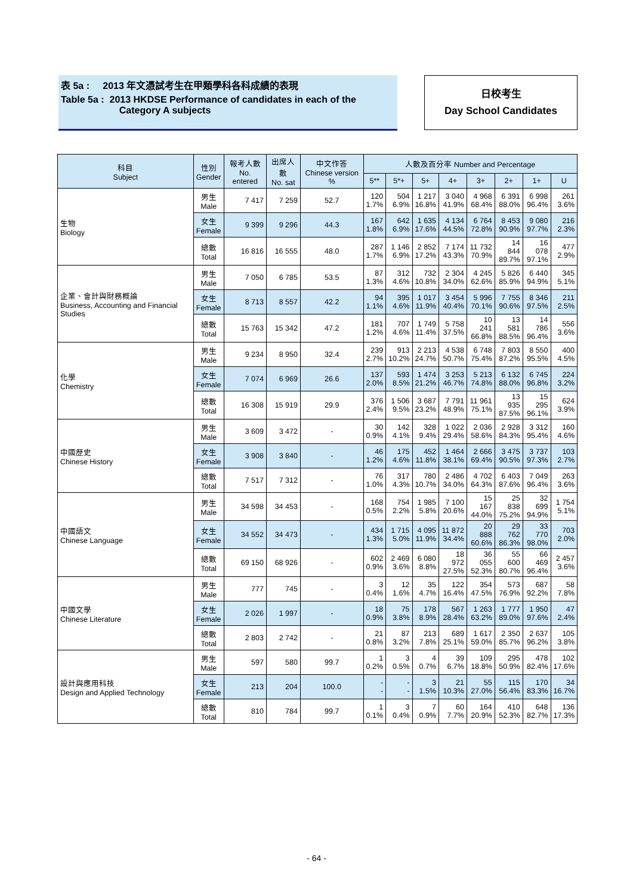表 5a : 2013 年文憑試考生在甲類學科各科成績的表現
Table 5a : 2013 HKDSE Performance of candidates in each of the
Category A subjects
日校考生
Day School Candidates
| 科目 Subject | 性別 Gender | 報考人數 No. entered | 出席人數 No. sat | 中文作答 Chinese version % | 人數及百分率 Number and Percentage | | | | | | | |
| --- | --- | --- | --- | --- | --- | --- | --- | --- | --- | --- | --- | --- |
| | | | | | 5** | 5*+ | 5+ | 4+ | 3+ | 2+ | 1+ | U |
| 生物 Biology | 男生 Male | 7 417 | 7 259 | 52.7 | 120 1.7% | 504 6.9% | 1 217 16.8% | 3 040 41.9% | 4 968 68.4% | 6 391 88.0% | 6 998 96.4% | 261 3.6% |
| | 女生 Female | 9 399 | 9 296 | 44.3 | 167 1.8% | 642 6.9% | 1 635 17.6% | 4 134 44.5% | 6 764 72.8% | 8 453 90.9% | 9 080 97.7% | 216 2.3% |
| | 總數 Total | 16 816 | 16 555 | 48.0 | 287 1.7% | 1 146 6.9% | 2 852 17.2% | 7 174 43.3% | 11 732 70.9% | 14 844 89.7% | 16 078 97.1% | 477 2.9% |
| 企業、會計與財務概論 Business, Accounting and Financial Studies | 男生 Male | 7 050 | 6 785 | 53.5 | 87 1.3% | 312 4.6% | 732 10.8% | 2 304 34.0% | 4 245 62.6% | 5 826 85.9% | 6 440 94.9% | 345 5.1% |
| | 女生 Female | 8 713 | 8 557 | 42.2 | 94 1.1% | 395 4.6% | 1 017 11.9% | 3 454 40.4% | 5 996 70.1% | 7 755 90.6% | 8 346 97.5% | 211 2.5% |
| | 總數 Total | 15 763 | 15 342 | 47.2 | 181 1.2% | 707 4.6% | 1 749 11.4% | 5 758 37.5% | 10 241 66.8% | 13 581 88.5% | 14 786 96.4% | 556 3.6% |
| 化學 Chemistry | 男生 Male | 9 234 | 8 950 | 32.4 | 239 2.7% | 913 10.2% | 2 213 24.7% | 4 538 50.7% | 6 748 75.4% | 7 803 87.2% | 8 550 95.5% | 400 4.5% |
| | 女生 Female | 7 074 | 6 969 | 26.6 | 137 2.0% | 593 8.5% | 1 474 21.2% | 3 253 46.7% | 5 213 74.8% | 6 132 88.0% | 6 745 96.8% | 224 3.2% |
| | 總數 Total | 16 308 | 15 919 | 29.9 | 376 2.4% | 1 506 9.5% | 3 687 23.2% | 7 791 48.9% | 11 961 75.1% | 13 935 87.5% | 15 295 96.1% | 624 3.9% |
| 中國歷史 Chinese History | 男生 Male | 3 609 | 3 472 | - | 30 0.9% | 142 4.1% | 328 9.4% | 1 022 29.4% | 2 036 58.6% | 2 928 84.3% | 3 312 95.4% | 160 4.6% |
| | 女生 Female | 3 908 | 3 840 | - | 46 1.2% | 175 4.6% | 452 11.8% | 1 464 38.1% | 2 666 69.4% | 3 475 90.5% | 3 737 97.3% | 103 2.7% |
| | 總數 Total | 7 517 | 7 312 | - | 76 1.0% | 317 4.3% | 780 10.7% | 2 486 34.0% | 4 702 64.3% | 6 403 87.6% | 7 049 96.4% | 263 3.6% |
| 中國語文 Chinese Language | 男生 Male | 34 598 | 34 453 | - | 168 0.5% | 754 2.2% | 1 985 5.8% | 7 100 20.6% | 15 167 44.0% | 25 838 75.2% | 32 699 94.9% | 1 754 5.1% |
| | 女生 Female | 34 552 | 34 473 | - | 434 1.3% | 1 715 5.0% | 4 095 11.9% | 11 872 34.4% | 20 888 60.6% | 29 762 86.3% | 33 770 98.0% | 703 2.0% |
| | 總數 Total | 69 150 | 68 926 | - | 602 0.9% | 2 469 3.6% | 6 080 8.8% | 18 972 27.5% | 36 055 52.3% | 55 600 80.7% | 66 469 96.4% | 2 457 3.6% |
| 中國文學 Chinese Literature | 男生 Male | 777 | 745 | - | 3 0.4% | 12 1.6% | 35 4.7% | 122 16.4% | 354 47.5% | 573 76.9% | 687 92.2% | 58 7.8% |
| | 女生 Female | 2 026 | 1 997 | - | 18 0.9% | 75 3.8% | 178 8.9% | 567 28.4% | 1 263 63.2% | 1 777 89.0% | 1 950 97.6% | 47 2.4% |
| | 總數 Total | 2 803 | 2 742 | - | 21 0.8% | 87 3.2% | 213 7.8% | 689 25.1% | 1 617 59.0% | 2 350 85.7% | 2 637 96.2% | 105 3.8% |
| 設計與應用科技 Design and Applied Technology | 男生 Male | 597 | 580 | 99.7 | 1 0.2% | 3 0.5% | 4 0.7% | 39 6.7% | 109 18.8% | 295 50.9% | 478 82.4% | 102 17.6% |
| | 女生 Female | 213 | 204 | 100.0 | - - | - - | 3 1.5% | 21 10.3% | 55 27.0% | 115 56.4% | 170 83.3% | 34 16.7% |
| | 總數 Total | 810 | 784 | 99.7 | 1 0.1% | 3 0.4% | 7 0.9% | 60 7.7% | 164 20.9% | 410 52.3% | 648 82.7% | 136 17.3% |
- 64 -